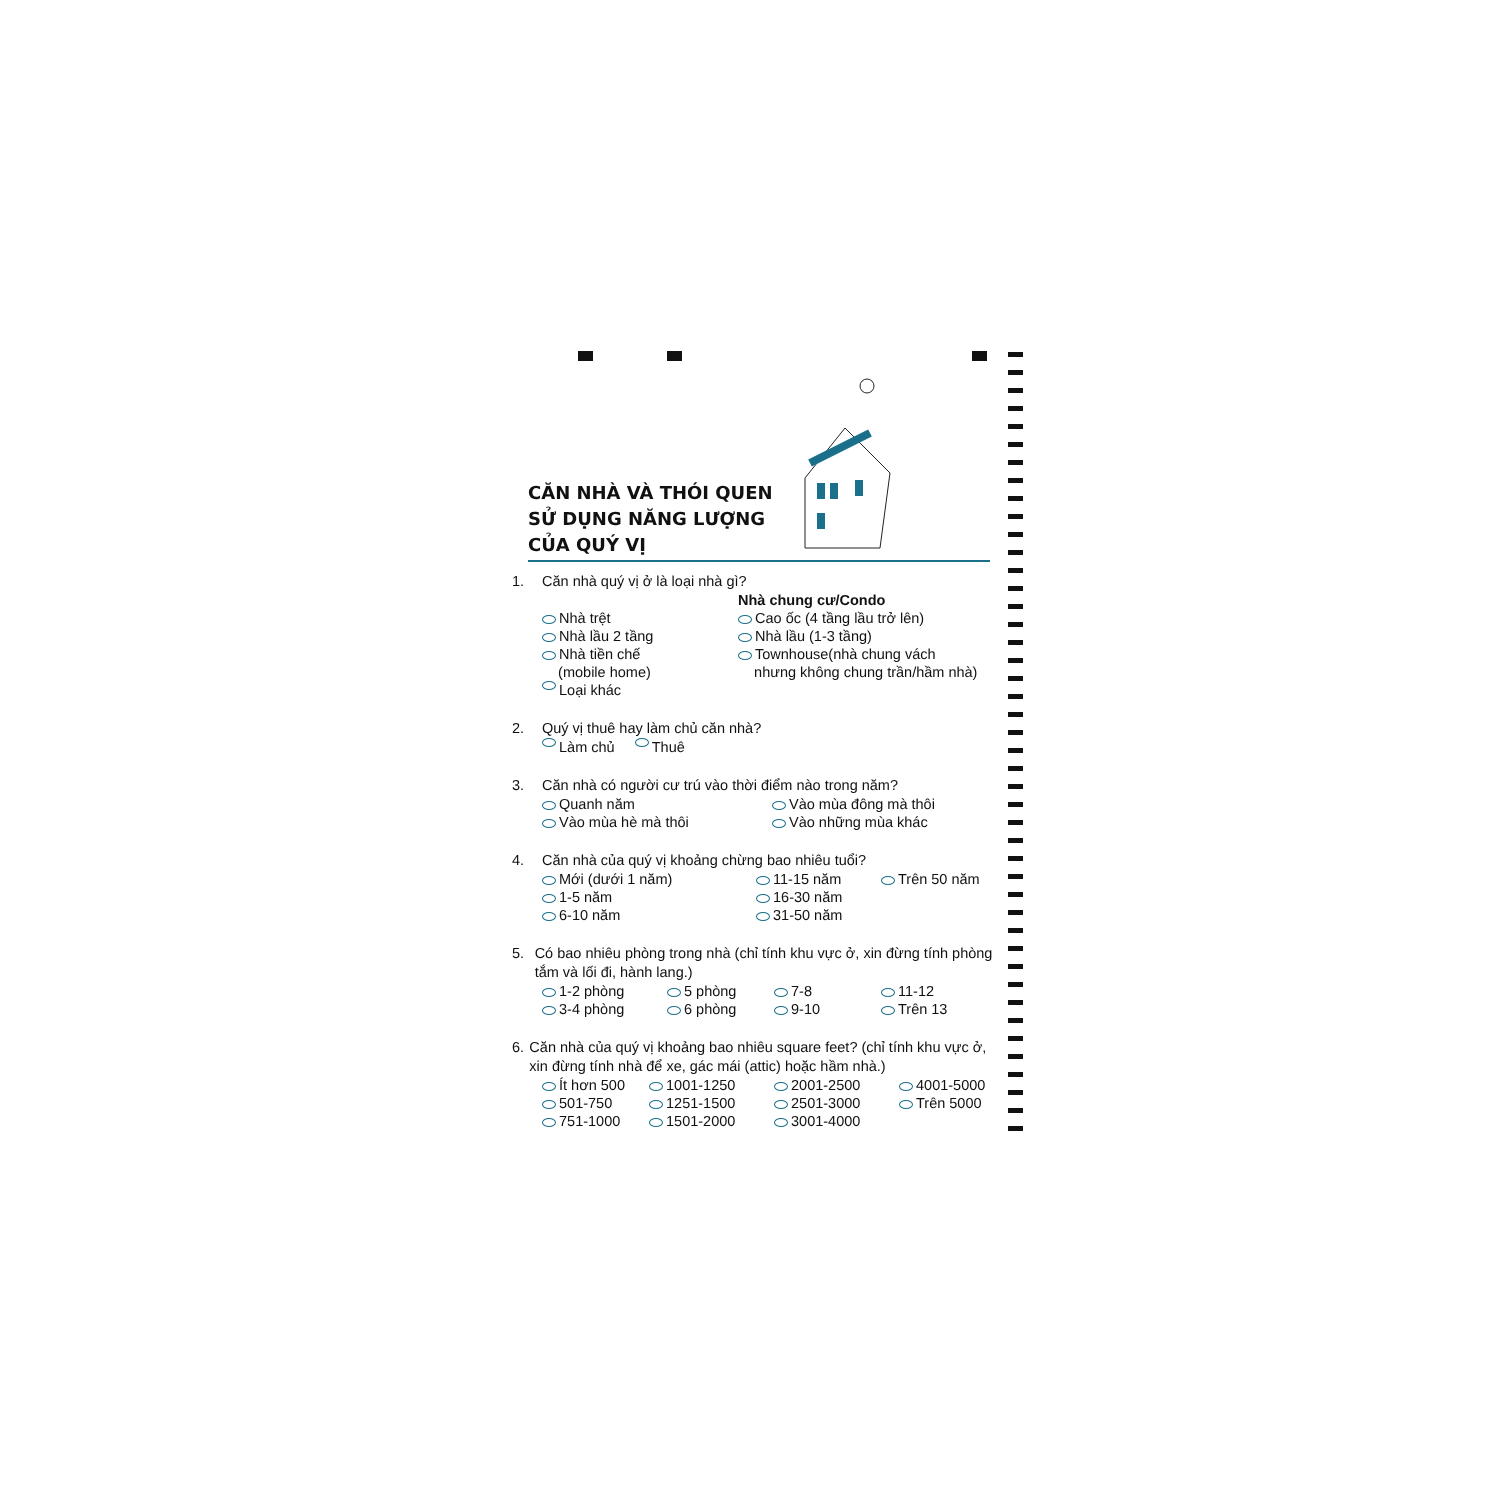CĂN NHÀ VÀ THÓI QUEN SỬ DỤNG NĂNG LƯỢNG CỦA QUÝ VỊ
1. Căn nhà quý vị ở là loại nhà gì?
Nhà chung cư/Condo
Nhà trệt Cao ốc (4 tầng lầu trở lên)
Nhà lầu 2 tầng Nhà lầu (1-3 tầng)
Nhà tiền chế
(mobile home)
Townhouse(nhà chung vách
nhưng không chung trần/hầm nhà)
Loại khác
2. Quý vị thuê hay làm chủ căn nhà?
Làm chủ Thuê
3. Căn nhà có người cư trú vào thời điểm nào trong năm?
Quanh năm Vào mùa đông mà thôi
Vào mùa hè mà thôi Vào những mùa khác
4. Căn nhà của quý vị khoảng chừng bao nhiêu tuổi?
Mới (dưới 1 năm) 11-15 năm Trên 50 năm
1-5 năm 16-30 năm
6-10 năm 31-50 năm
5. Có bao nhiêu phòng trong nhà (chỉ tính khu vực ở, xin đừng tính phòng tắm và lối đi, hành lang.)
1-2 phòng 5 phòng 7-8 11-12
3-4 phòng 6 phòng 9-10 Trên 13
6. Căn nhà của quý vị khoảng bao nhiêu square feet? (chỉ tính khu vực ở, xin đừng tính nhà để xe, gác mái (attic) hoặc hầm nhà.)
Ít hơn 500 1001-1250 2001-2500 4001-5000
501-750 1251-1500 2501-3000 Trên 5000
751-1000 1501-2000 3001-4000